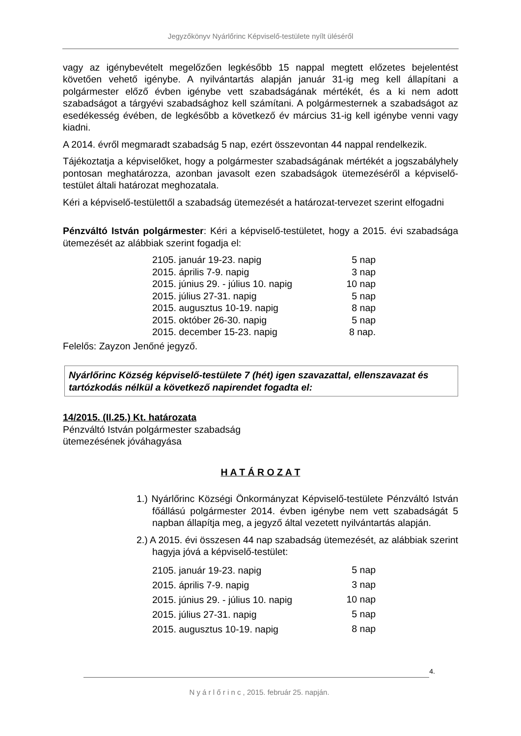Jegyzőkönyv Nyárlőrinc Képviselő-testülete nyílt üléséről
vagy az igénybevételt megelőzően legkésőbb 15 nappal megtett előzetes bejelentést követően vehető igénybe. A nyilvántartás alapján január 31-ig meg kell állapítani a polgármester előző évben igénybe vett szabadságának mértékét, és a ki nem adott szabadságot a tárgyévi szabadsághoz kell számítani. A polgármesternek a szabadságot az esedékesség évében, de legkésőbb a következő év március 31-ig kell igénybe venni vagy kiadni.
A 2014. évről megmaradt szabadság 5 nap, ezért összevontan 44 nappal rendelkezik.
Tájékoztatja a képviselőket, hogy a polgármester szabadságának mértékét a jogszabályhely pontosan meghatározza, azonban javasolt ezen szabadságok ütemezéséről a képviselő-testület általi határozat meghozatala.
Kéri a képviselő-testülettől a szabadság ütemezését a határozat-tervezet szerint elfogadni
Pénzváltó István polgármester: Kéri a képviselő-testületet, hogy a 2015. évi szabadsága ütemezését az alábbiak szerint fogadja el:
| 2105. január 19-23. napig | 5 nap |
| 2015. április 7-9. napig | 3 nap |
| 2015. június 29. - július 10. napig | 10 nap |
| 2015. július 27-31. napig | 5 nap |
| 2015. augusztus 10-19. napig | 8 nap |
| 2015. október 26-30. napig | 5 nap |
| 2015. december 15-23. napig | 8 nap. |
Felelős: Zayzon Jenőné jegyző.
Nyárlőrinc Község képviselő-testülete 7 (hét) igen szavazattal, ellenszavazat és tartózkodás nélkül a következő napirendet fogadta el:
14/2015. (II.25.) Kt. határozata
Pénzváltó István polgármester szabadság
ütemezésének jóváhagyása
H A T Á R O Z A T
1.) Nyárlőrinc Községi Önkormányzat Képviselő-testülete Pénzváltó István főállású polgármester 2014. évben igénybe nem vett szabadságát 5 napban állapítja meg, a jegyző által vezetett nyilvántartás alapján.
2.) A 2015. évi összesen 44 nap szabadság ütemezését, az alábbiak szerint hagyja jóvá a képviselő-testület:
| 2105. január 19-23. napig | 5 nap |
| 2015. április 7-9. napig | 3 nap |
| 2015. június 29. - július 10. napig | 10 nap |
| 2015. július 27-31. napig | 5 nap |
| 2015. augusztus 10-19. napig | 8 nap |
4.
N y á r l ő r i n c , 2015. február 25. napján.